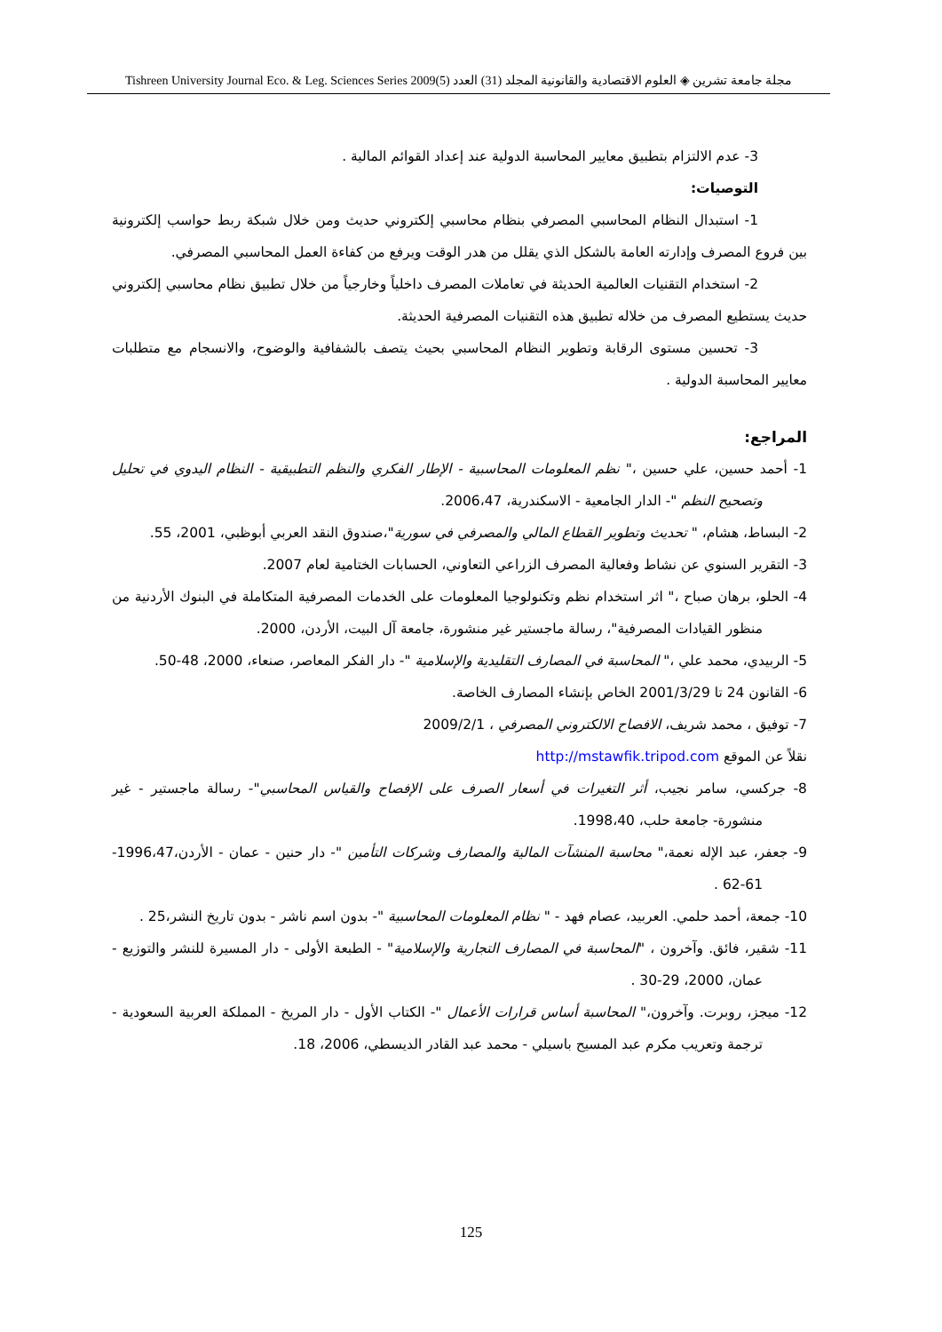مجلة جامعة تشرين ◈ العلوم الاقتصادية والقانونية المجلد (31) العدد (5)2009 Tishreen University Journal Eco. & Leg. Sciences Series
3- عدم الالتزام بتطبيق معايير المحاسبة الدولية عند إعداد القوائم المالية .
التوصيات:
1- استبدال النظام المحاسبي المصرفي بنظام محاسبي إلكتروني حديث ومن خلال شبكة ربط حواسب إلكترونية بين فروع المصرف وإدارته العامة بالشكل الذي يقلل من هدر الوقت ويرفع من كفاءة العمل المحاسبي المصرفي.
2- استخدام التقنيات العالمية الحديثة في تعاملات المصرف داخلياً وخارجياً من خلال تطبيق نظام محاسبي إلكتروني حديث يستطيع المصرف من خلاله تطبيق هذه التقنيات المصرفية الحديثة.
3- تحسين مستوى الرقابة وتطوير النظام المحاسبي بحيث يتصف بالشفافية والوضوح، والانسجام مع متطلبات معايير المحاسبة الدولية .
المراجع:
1- أحمد حسين، علي حسين ،" نظم المعلومات المحاسبية - الإطار الفكري والنظم التطبيقية - النظام اليدوي في تحليل وتصحيح النظم "- الدار الجامعية - الاسكندرية، 2006،47.
2- البساط، هشام، " تحديث وتطوير القطاع المالي والمصرفي في سورية"،صندوق النقد العربي أبوظبي، 2001، 55.
3- التقرير السنوي عن نشاط وفعالية المصرف الزراعي التعاوني، الحسابات الختامية لعام 2007.
4- الحلو، برهان صباح ،" اثر استخدام نظم وتكنولوجيا المعلومات على الخدمات المصرفية المتكاملة في البنوك الأردنية من منظور القيادات المصرفية"، رسالة ماجستير غير منشورة، جامعة آل البيت، الأردن، 2000.
5- الربيدي، محمد علي ،" المحاسبة في المصارف التقليدية والإسلامية "- دار الفكر المعاصر، صنعاء، 2000، 48-50.
6- القانون 24 تا 2001/3/29 الخاص بإنشاء المصارف الخاصة.
7- توفيق ، محمد شريف، الافصاح الالكتروني المصرفي ، 2009/2/1
نقلاً عن الموقع http://mstawfik.tripod.com
8- جركسي، سامر نجيب، أثر التغيرات في أسعار الصرف على الإفصاح والقياس المحاسبي"- رسالة ماجستير - غير منشورة- جامعة حلب، 1998،40.
9- جعفر، عبد الإله نعمة،" محاسبة المنشآت المالية والمصارف وشركات التأمين "- دار حنين - عمان - الأردن،1996،47-61-62 .
10- جمعة، أحمد حلمي. العربيد، عصام فهد - " نظام المعلومات المحاسبية "- بدون اسم ناشر - بدون تاريخ النشر،25 .
11- شقير، فائق. وآخرون ، "المحاسبة في المصارف التجارية والإسلامية" - الطبعة الأولى - دار المسيرة للنشر والتوزيع - عمان، 2000، 29-30 .
12- ميجز، روبرت. وآخرون،" المحاسبة أساس قرارات الأعمال "- الكتاب الأول - دار المريخ - المملكة العربية السعودية - ترجمة وتعريب مكرم عبد المسيح باسيلي - محمد عبد القادر الديسطي، 2006، 18.
125